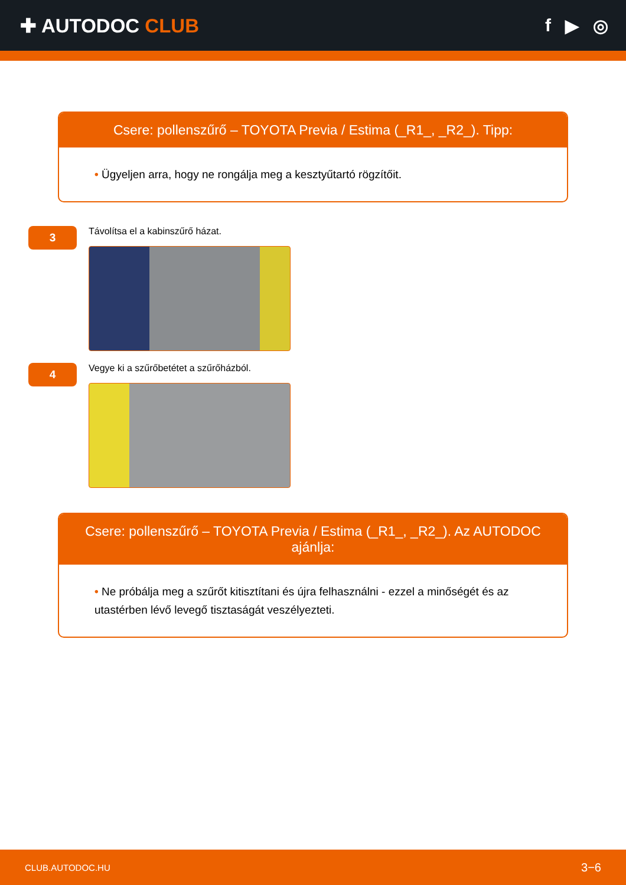✚ AUTODOC CLUB f ▶ ◎
Csere: pollenszűrő – TOYOTA Previa / Estima (_R1_, _R2_). Tipp:
• Ügyeljen arra, hogy ne rongálja meg a kesztyűtartó rögzítőit.
3
Távolítsa el a kabinszűrő házat.
4
Vegye ki a szűrőbetétet a szűrőházból.
Csere: pollenszűrő – TOYOTA Previa / Estima (_R1_, _R2_). Az AUTODOC ajánlja:
• Ne próbálja meg a szűrőt kitisztítani és újra felhasználni - ezzel a minőségét és az utastérben lévő levegő tisztaságát veszélyezteti.
CLUB.AUTODOC.HU 3−6